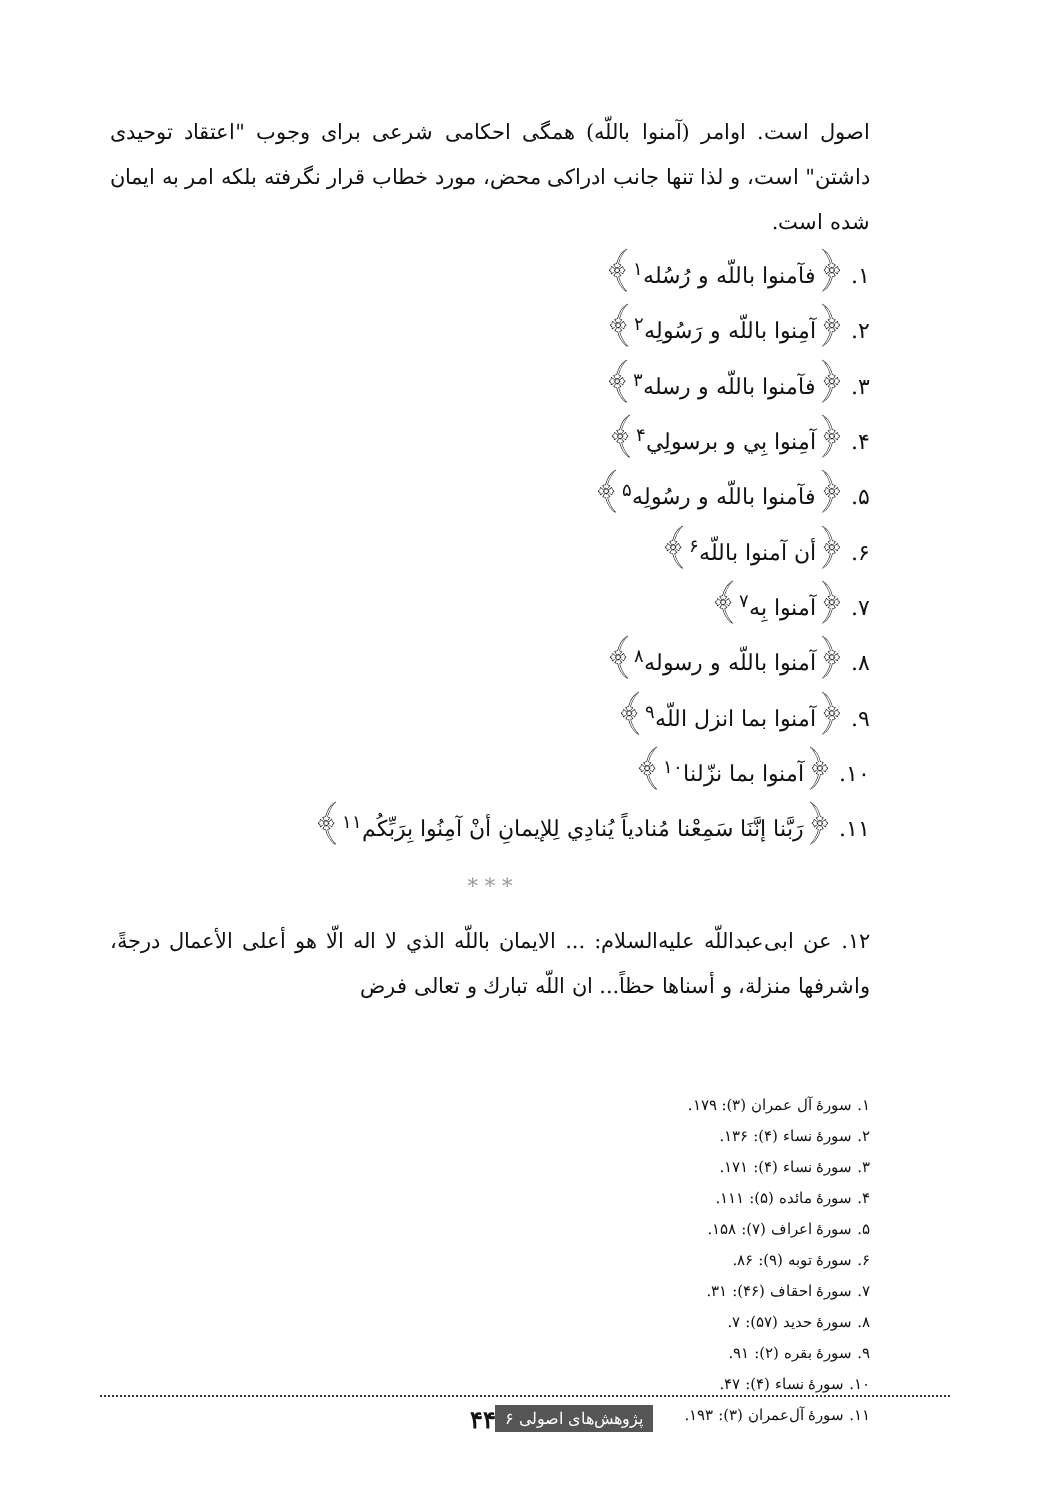اصول است. اوامر (آمنوا باللّه) همگی احکامی شرعی برای وجوب "اعتقاد توحیدی داشتن" است، و لذا تنها جانب ادراکی محض، مورد خطاب قرار نگرفته بلکه امر به ایمان شده است.
۱. ﴿فآمنوا باللّه و رُسُله<sup>۱</sup>﴾
۲. ﴿آمِنوا باللّه و رَسُولِه<sup>۲</sup>﴾
۳. ﴿فآمنوا باللّه و رسله<sup>۳</sup>﴾
۴. ﴿آمِنوا بِي و برسولِي<sup>۴</sup>﴾
۵. ﴿فآمنوا باللّه و رسُولِه<sup>۵</sup>﴾
۶. ﴿أن آمنوا باللّه<sup>۶</sup>﴾
۷. ﴿آمنوا بِه<sup>۷</sup>﴾
۸. ﴿آمنوا باللّه و رسوله<sup>۸</sup>﴾
۹. ﴿آمنوا بما انزل اللّه<sup>۹</sup>﴾
۱۰. ﴿آمنوا بما نزّلنا<sup>۱۰</sup>﴾
۱۱. ﴿رَبَّنا إنَّنَا سَمِعْنا مُنادياً يُنادِي لِلإيمانِ أنْ آمِنُوا بِرَبِّكُم<sup>۱۱</sup>﴾
* * *
۱۲. عن ابی‌عبداللّه عليه‌السلام: ... الايمان باللّه الذي لا اله الّا هو أعلى الأعمال درجةً، واشرفها منزلة، و أسناها حظاً... ان اللّه تبارك و تعالى فرض
۱. سورهٔ آل عمران (۳): ۱۷۹.
۲. سورهٔ نساء (۴): ۱۳۶.
۳. سورهٔ نساء (۴): ۱۷۱.
۴. سورهٔ مائده (۵): ۱۱۱.
۵. سورهٔ اعراف (۷): ۱۵۸.
۶. سورهٔ توبه (۹): ۸۶.
۷. سورهٔ احقاف (۴۶): ۳۱.
۸. سورهٔ حدید (۵۷): ۷.
۹. سورهٔ بقره (۲): ۹۱.
۱۰. سورهٔ نساء (۴): ۴۷.
۱۱. سورهٔ آل‌عمران (۳): ۱۹۳.
۴۴ پژوهش‌های اصولی ۶